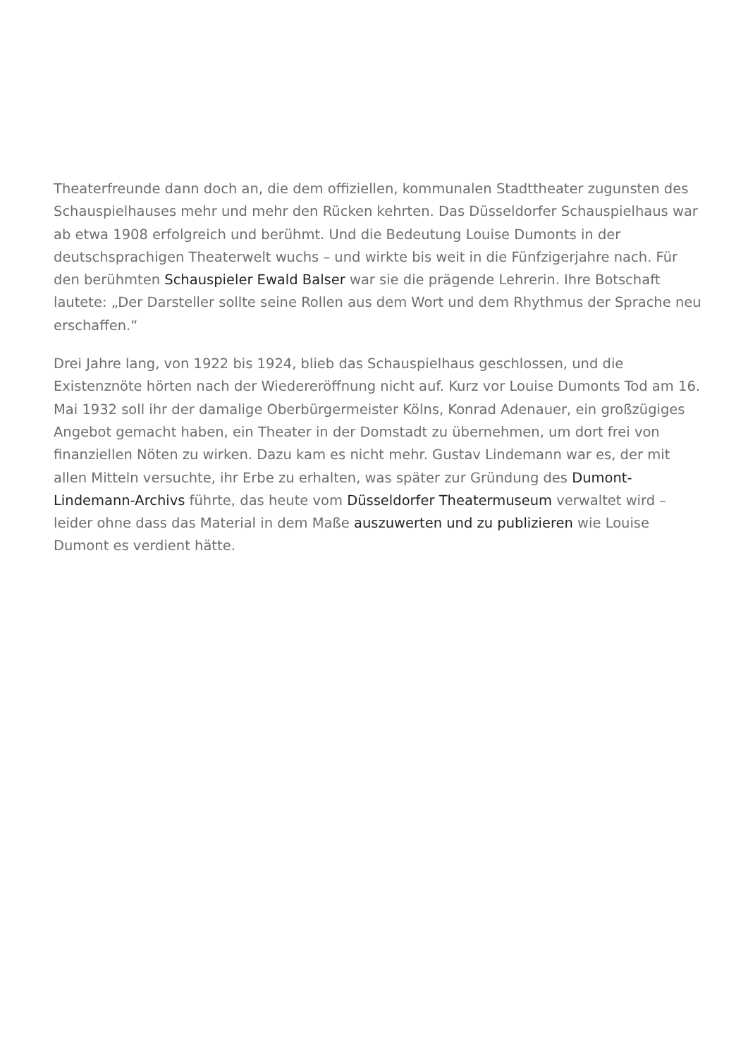Theaterfreunde dann doch an, die dem offiziellen, kommunalen Stadttheater zugunsten des Schauspielhauses mehr und mehr den Rücken kehrten. Das Düsseldorfer Schauspielhaus war ab etwa 1908 erfolgreich und berühmt. Und die Bedeutung Louise Dumonts in der deutschsprachigen Theaterwelt wuchs – und wirkte bis weit in die Fünfzigerjahre nach. Für den berühmten Schauspieler Ewald Balser war sie die prägende Lehrerin. Ihre Botschaft lautete: „Der Darsteller sollte seine Rollen aus dem Wort und dem Rhythmus der Sprache neu erschaffen.“
Drei Jahre lang, von 1922 bis 1924, blieb das Schauspielhaus geschlossen, und die Existenznöte hörten nach der Wiedereröffnung nicht auf. Kurz vor Louise Dumonts Tod am 16. Mai 1932 soll ihr der damalige Oberbürgermeister Kölns, Konrad Adenauer, ein großzügiges Angebot gemacht haben, ein Theater in der Domstadt zu übernehmen, um dort frei von finanziellen Nöten zu wirken. Dazu kam es nicht mehr. Gustav Lindemann war es, der mit allen Mitteln versuchte, ihr Erbe zu erhalten, was später zur Gründung des Dumont-Lindemann-Archivs führte, das heute vom Düsseldorfer Theatermuseum verwaltet wird – leider ohne dass das Material in dem Maße auszuwerten und zu publizieren wie Louise Dumont es verdient hätte.